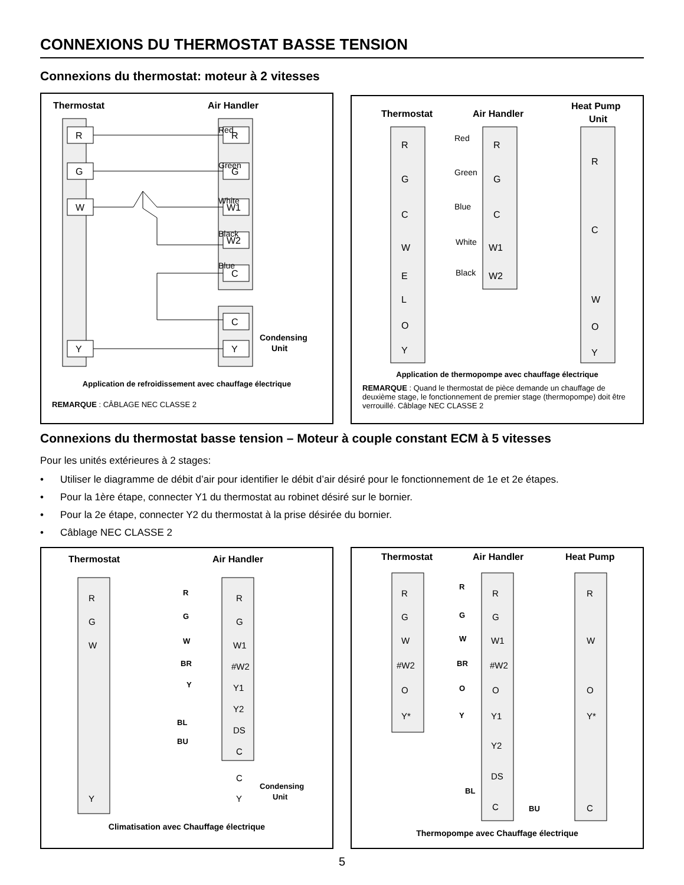CONNEXIONS DU THERMOSTAT BASSE TENSION
Connexions du thermostat: moteur à 2 vitesses
Thermostat
Air Handler
R
G
W
Y
R
G
W1
W2
C
C
Y
Red
Green
White
Black
Blue
Condensing
Unit
Application de refroidissement avec chauffage électrique
REMARQUE : CÂBLAGE NEC CLASSE 2
Thermostat
Air Handler
Heat Pump
Unit
R
G
C
W
E
L
O
Y
R
G
C
W1
W2
R
C
W
O
Y
Red
Green
Blue
White
Black
Application de thermopompe avec chauffage électrique
REMARQUE : Quand le thermostat de pièce demande un chauffage de deuxième stage, le fonctionnement de premier stage (thermopompe) doit être verrouillé. Câblage NEC CLASSE 2
Connexions du thermostat basse tension – Moteur à couple constant ECM à 5 vitesses
Pour les unités extérieures à 2 stages:
• Utiliser le diagramme de débit d’air pour identifier le débit d’air désiré pour le fonctionnement de 1e et 2e étapes.
• Pour la 1ère étape, connecter Y1 du thermostat au robinet désiré sur le bornier.
• Pour la 2e étape, connecter Y2 du thermostat à la prise désirée du bornier.
• Câblage NEC CLASSE 2
Thermostat
Air Handler
R
G
W
BR
Y
BL
BU
R
G
W
Y
R
G
W1
#W2
Y1
Y2
DS
C
C
Y
Condensing
Unit
Climatisation avec Chauffage électrique
Thermostat
Air Handler
Heat Pump
R
G
W
BR
O
Y
BL
BU
R
G
W
#W2
O
Y*
R
G
W1
#W2
O
Y1
Y2
DS
C
R
W
O
Y*
C
Thermopompe avec Chauffage électrique
5